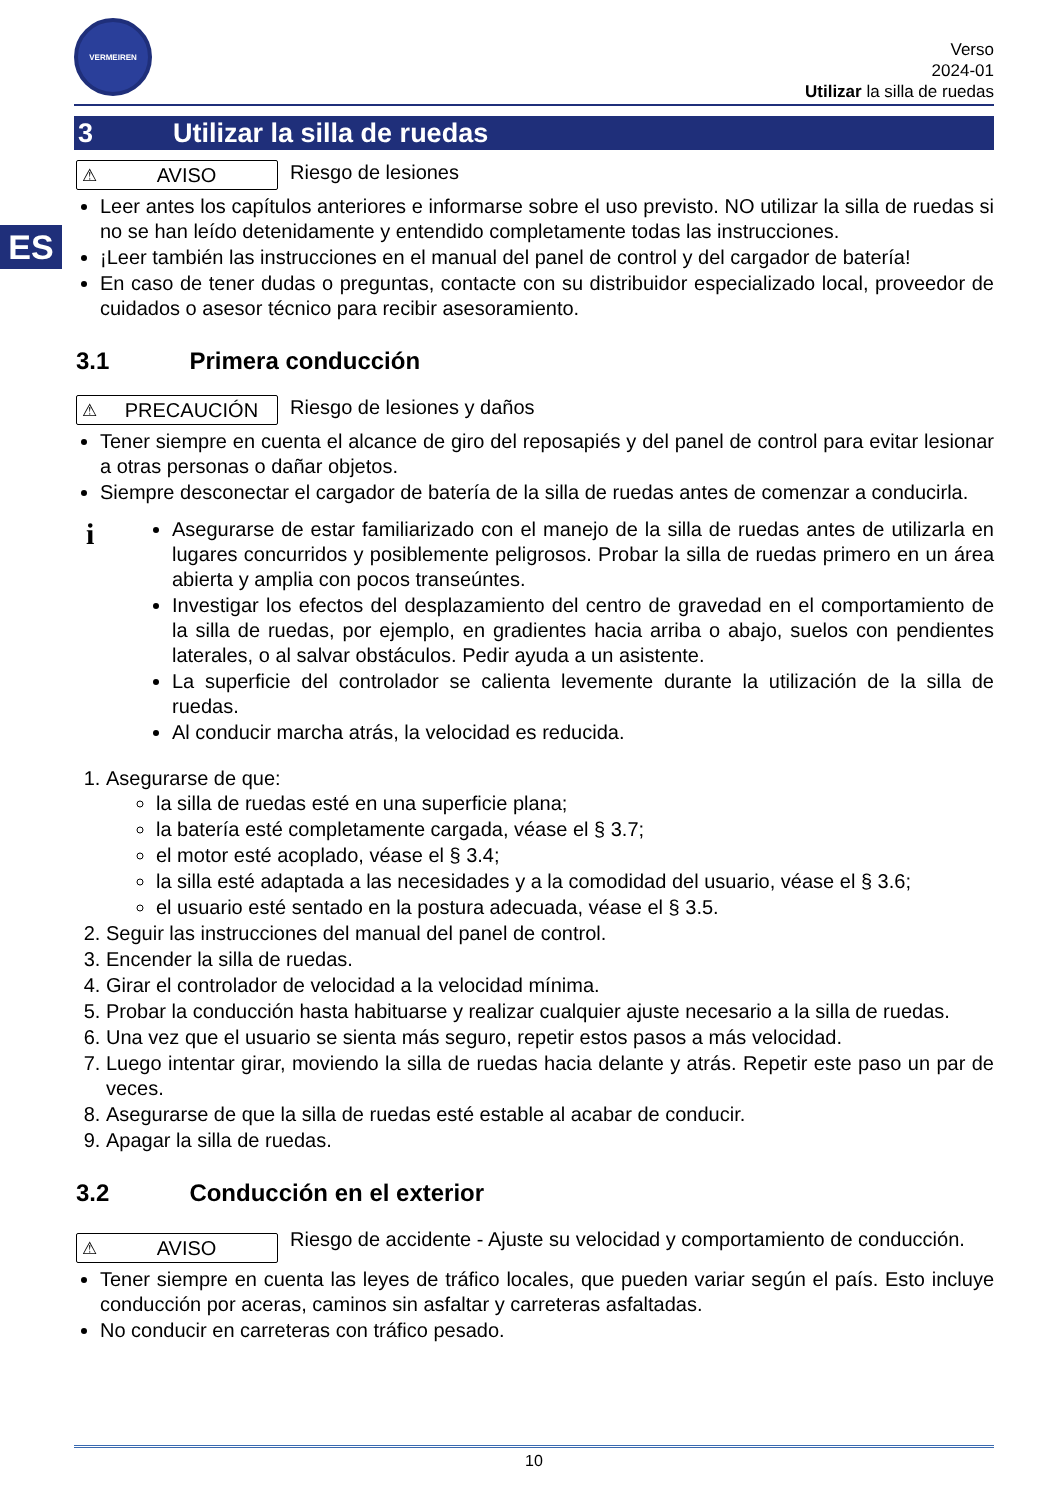ES
VERMEIREN
Verso
2024-01
Utilizar la silla de ruedas
3 Utilizar la silla de ruedas
⚠ AVISO
Riesgo de lesiones
Leer antes los capítulos anteriores e informarse sobre el uso previsto. NO utilizar la silla de ruedas si no se han leído detenidamente y entendido completamente todas las instrucciones.
¡Leer también las instrucciones en el manual del panel de control y del cargador de batería!
En caso de tener dudas o preguntas, contacte con su distribuidor especializado local, proveedor de cuidados o asesor técnico para recibir asesoramiento.
3.1 Primera conducción
⚠ PRECAUCIÓN
Riesgo de lesiones y daños
Tener siempre en cuenta el alcance de giro del reposapiés y del panel de control para evitar lesionar a otras personas o dañar objetos.
Siempre desconectar el cargador de batería de la silla de ruedas antes de comenzar a conducirla.
i
Asegurarse de estar familiarizado con el manejo de la silla de ruedas antes de utilizarla en lugares concurridos y posiblemente peligrosos. Probar la silla de ruedas primero en un área abierta y amplia con pocos transeúntes.
Investigar los efectos del desplazamiento del centro de gravedad en el comportamiento de la silla de ruedas, por ejemplo, en gradientes hacia arriba o abajo, suelos con pendientes laterales, o al salvar obstáculos. Pedir ayuda a un asistente.
La superficie del controlador se calienta levemente durante la utilización de la silla de ruedas.
Al conducir marcha atrás, la velocidad es reducida.
1. Asegurarse de que:
la silla de ruedas esté en una superficie plana;
la batería esté completamente cargada, véase el § 3.7;
el motor esté acoplado, véase el § 3.4;
la silla esté adaptada a las necesidades y a la comodidad del usuario, véase el § 3.6;
el usuario esté sentado en la postura adecuada, véase el § 3.5.
2. Seguir las instrucciones del manual del panel de control.
3. Encender la silla de ruedas.
4. Girar el controlador de velocidad a la velocidad mínima.
5. Probar la conducción hasta habituarse y realizar cualquier ajuste necesario a la silla de ruedas.
6. Una vez que el usuario se sienta más seguro, repetir estos pasos a más velocidad.
7. Luego intentar girar, moviendo la silla de ruedas hacia delante y atrás. Repetir este paso un par de veces.
8. Asegurarse de que la silla de ruedas esté estable al acabar de conducir.
9. Apagar la silla de ruedas.
3.2 Conducción en el exterior
⚠ AVISO
Riesgo de accidente - Ajuste su velocidad y comportamiento de conducción.
Tener siempre en cuenta las leyes de tráfico locales, que pueden variar según el país. Esto incluye conducción por aceras, caminos sin asfaltar y carreteras asfaltadas.
No conducir en carreteras con tráfico pesado.
10